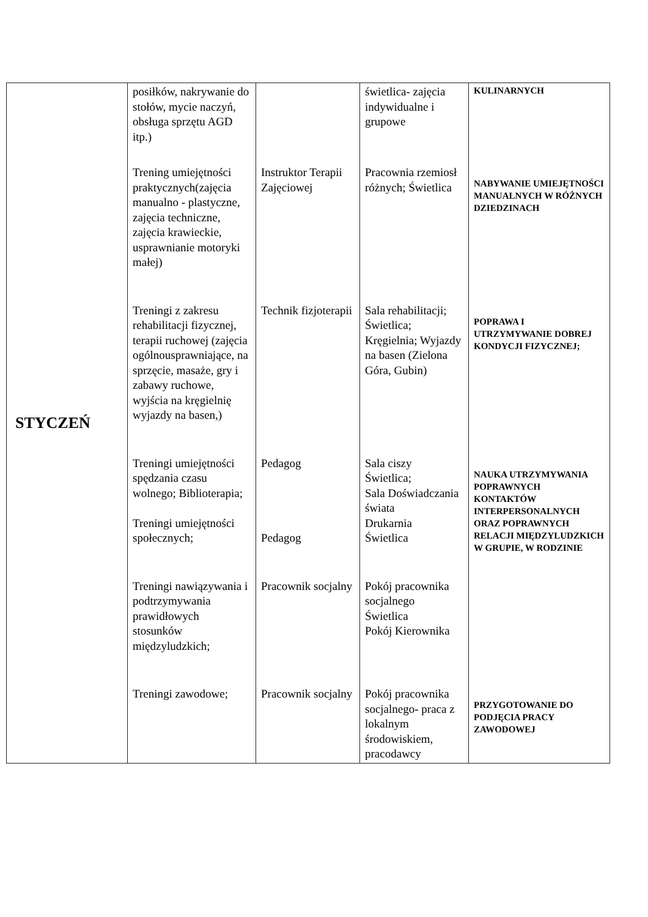| STYCZEŃ | posiłków, nakrywanie do stołów, mycie naczyń, obsługa sprzętu AGD itp.) | | świetlica- zajęcia indywidualne i grupowe | KULINARNYCH |
| | Trening umiejętności praktycznych(zajęcia manualno - plastyczne, zajęcia techniczne, zajęcia krawieckie, usprawnianie motoryki małej) | Instruktor Terapii Zajęciowej | Pracownia rzemiosł różnych; Świetlica | NABYWANIE UMIEJĘTNOŚCI MANUALNYCH W RÓŻNYCH DZIEDZINACH |
| | Treningi z zakresu rehabilitacji fizycznej, terapii ruchowej (zajęcia ogólnousprawniające, na sprzęcie, masaże, gry i zabawy ruchowe, wyjścia na kręgielnię wyjazdy na basen,) | Technik fizjoterapii | Sala rehabilitacji; Świetlica; Kręgielnia; Wyjazdy na basen (Zielona Góra, Gubin) | POPRAWA I UTRZYMYWANIE DOBREJ KONDYCJI FIZYCZNEJ; |
| | Treningi umiejętności spędzania czasu wolnego; Biblioterapia; Treningi umiejętności społecznych; | Pedagog Pedagog | Sala ciszy Świetlica; Sala Doświadczania świata Drukarnia Świetlica | NAUKA UTRZYMYWANIA POPRAWNYCH KONTAKTÓW INTERPERSONALNYCH ORAZ POPRAWNYCH RELACJI MIĘDZYLUDZKICH W GRUPIE, W RODZINIE |
| | Treningi nawiązywania i podtrzymywania prawidłowych stosunków międzyludzkich; | Pracownik socjalny | Pokój pracownika socjalnego Świetlica Pokój Kierownika | |
| | Treningi zawodowe; | Pracownik socjalny | Pokój pracownika socjalnego- praca z lokalnym środowiskiem, pracodawcy | PRZYGOTOWANIE DO PODJĘCIA PRACY ZAWODOWEJ |